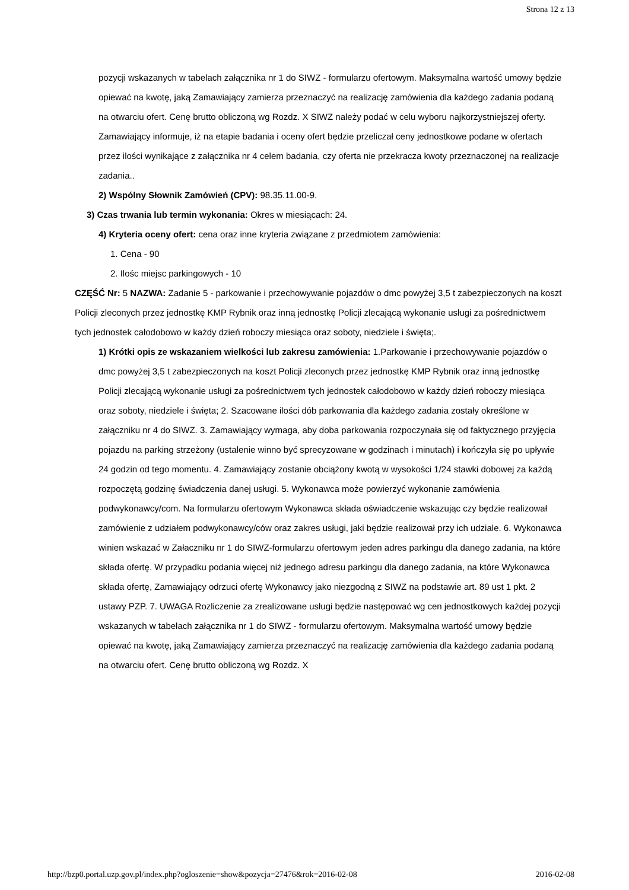Strona 12 z 13
pozycji wskazanych w tabelach załącznika nr 1 do SIWZ - formularzu ofertowym. Maksymalna wartość umowy będzie opiewać na kwotę, jaką Zamawiający zamierza przeznaczyć na realizację zamówienia dla każdego zadania podaną na otwarciu ofert. Cenę brutto obliczoną wg Rozdz. X SIWZ należy podać w celu wyboru najkorzystniejszej oferty. Zamawiający informuje, iż na etapie badania i oceny ofert będzie przeliczał ceny jednostkowe podane w ofertach przez ilości wynikające z załącznika nr 4 celem badania, czy oferta nie przekracza kwoty przeznaczonej na realizacje zadania..
2) Wspólny Słownik Zamówień (CPV): 98.35.11.00-9.
3) Czas trwania lub termin wykonania: Okres w miesiącach: 24.
4) Kryteria oceny ofert: cena oraz inne kryteria związane z przedmiotem zamówienia:
1. Cena - 90
2. Ilośc miejsc parkingowych - 10
CZĘŚĆ Nr: 5 NAZWA: Zadanie 5 - parkowanie i przechowywanie pojazdów o dmc powyżej 3,5 t zabezpieczonych na koszt Policji zleconych przez jednostkę KMP Rybnik oraz inną jednostkę Policji zlecającą wykonanie usługi za pośrednictwem tych jednostek całodobowo w każdy dzień roboczy miesiąca oraz soboty, niedziele i święta;.
1) Krótki opis ze wskazaniem wielkości lub zakresu zamówienia: 1.Parkowanie i przechowywanie pojazdów o dmc powyżej 3,5 t zabezpieczonych na koszt Policji zleconych przez jednostkę KMP Rybnik oraz inną jednostkę Policji zlecającą wykonanie usługi za pośrednictwem tych jednostek całodobowo w każdy dzień roboczy miesiąca oraz soboty, niedziele i święta; 2. Szacowane ilości dób parkowania dla każdego zadania zostały określone w załączniku nr 4 do SIWZ. 3. Zamawiający wymaga, aby doba parkowania rozpoczynała się od faktycznego przyjęcia pojazdu na parking strzeżony (ustalenie winno być sprecyzowane w godzinach i minutach) i kończyła się po upływie 24 godzin od tego momentu. 4. Zamawiający zostanie obciążony kwotą w wysokości 1/24 stawki dobowej za każdą rozpoczętą godzinę świadczenia danej usługi. 5. Wykonawca może powierzyć wykonanie zamówienia podwykonawcy/com. Na formularzu ofertowym Wykonawca składa oświadczenie wskazując czy będzie realizował zamówienie z udziałem podwykonawcy/ców oraz zakres usługi, jaki będzie realizował przy ich udziale. 6. Wykonawca winien wskazać w Załaczniku nr 1 do SIWZ-formularzu ofertowym jeden adres parkingu dla danego zadania, na które składa ofertę. W przypadku podania więcej niż jednego adresu parkingu dla danego zadania, na które Wykonawca składa ofertę, Zamawiający odrzuci ofertę Wykonawcy jako niezgodną z SIWZ na podstawie art. 89 ust 1 pkt. 2 ustawy PZP. 7. UWAGA Rozliczenie za zrealizowane usługi będzie następować wg cen jednostkowych każdej pozycji wskazanych w tabelach załącznika nr 1 do SIWZ - formularzu ofertowym. Maksymalna wartość umowy będzie opiewać na kwotę, jaką Zamawiający zamierza przeznaczyć na realizację zamówienia dla każdego zadania podaną na otwarciu ofert. Cenę brutto obliczoną wg Rozdz. X
http://bzp0.portal.uzp.gov.pl/index.php?ogloszenie=show&pozycja=27476&rok=2016-02-08 2016-02-08